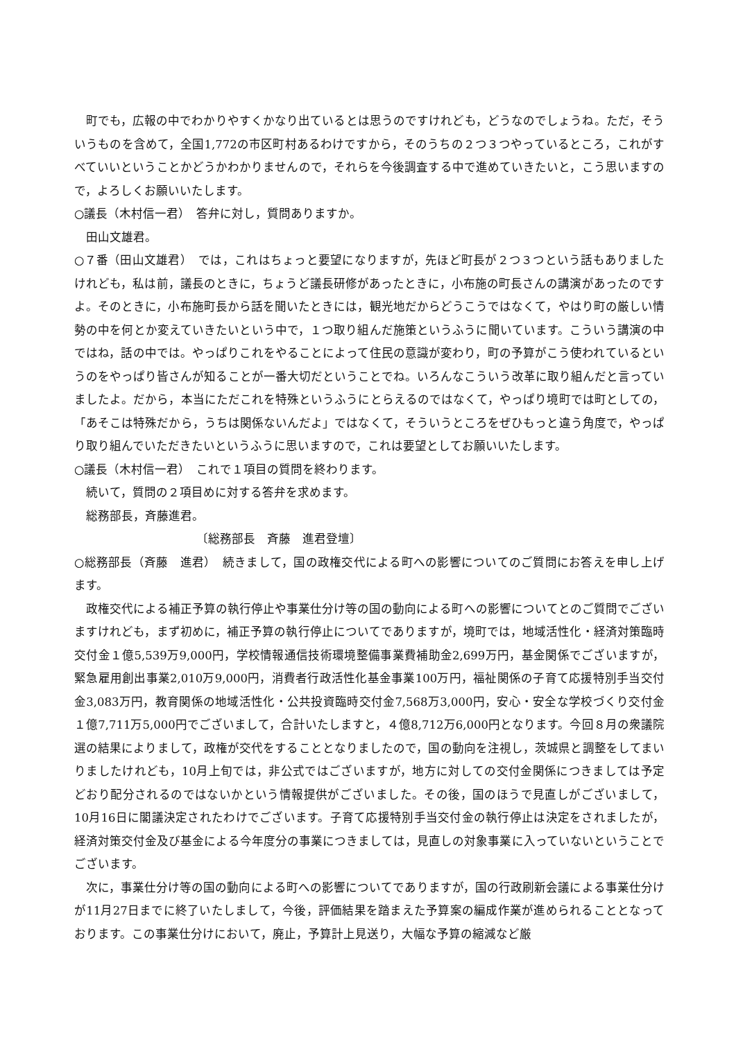町でも，広報の中でわかりやすくかなり出ているとは思うのですけれども，どうなのでしょうね。ただ，そういうものを含めて，全国1,772の市区町村あるわけですから，そのうちの２つ３つやっているところ，これがすべていいということかどうかわかりませんので，それらを今後調査する中で進めていきたいと，こう思いますので，よろしくお願いいたします。
○議長（木村信一君）　答弁に対し，質問ありますか。
田山文雄君。
○７番（田山文雄君）　では，これはちょっと要望になりますが，先ほど町長が２つ３つという話もありましたけれども，私は前，議長のときに，ちょうど議長研修があったときに，小布施の町長さんの講演があったのですよ。そのときに，小布施町長から話を聞いたときには，観光地だからどうこうではなくて，やはり町の厳しい情勢の中を何とか変えていきたいという中で，１つ取り組んだ施策というふうに聞いています。こういう講演の中ではね，話の中では。やっぱりこれをやることによって住民の意識が変わり，町の予算がこう使われているというのをやっぱり皆さんが知ることが一番大切だということでね。いろんなこういう改革に取り組んだと言っていましたよ。だから，本当にただこれを特殊というふうにとらえるのではなくて，やっぱり境町では町としての，「あそこは特殊だから，うちは関係ないんだよ」ではなくて，そういうところをぜひもっと違う角度で，やっぱり取り組んでいただきたいというふうに思いますので，これは要望としてお願いいたします。
○議長（木村信一君）　これで１項目の質問を終わります。
続いて，質問の２項目めに対する答弁を求めます。
総務部長，斉藤進君。
〔総務部長　斉藤　進君登壇〕
○総務部長（斉藤　進君）　続きまして，国の政権交代による町への影響についてのご質問にお答えを申し上げます。
政権交代による補正予算の執行停止や事業仕分け等の国の動向による町への影響についてとのご質問でございますけれども，まず初めに，補正予算の執行停止についてでありますが，境町では，地域活性化・経済対策臨時交付金１億5,539万9,000円，学校情報通信技術環境整備事業費補助金2,699万円，基金関係でございますが，緊急雇用創出事業2,010万9,000円，消費者行政活性化基金事業100万円，福祉関係の子育て応援特別手当交付金3,083万円，教育関係の地域活性化・公共投資臨時交付金7,568万3,000円，安心・安全な学校づくり交付金１億7,711万5,000円でございまして，合計いたしますと，４億8,712万6,000円となります。今回８月の衆議院選の結果によりまして，政権が交代をすることとなりましたので，国の動向を注視し，茨城県と調整をしてまいりましたけれども，10月上旬では，非公式ではございますが，地方に対しての交付金関係につきましては予定どおり配分されるのではないかという情報提供がございました。その後，国のほうで見直しがございまして，10月16日に閣議決定されたわけでございます。子育て応援特別手当交付金の執行停止は決定をされましたが，経済対策交付金及び基金による今年度分の事業につきましては，見直しの対象事業に入っていないということでございます。
次に，事業仕分け等の国の動向による町への影響についてでありますが，国の行政刷新会議による事業仕分けが11月27日までに終了いたしまして，今後，評価結果を踏まえた予算案の編成作業が進められることとなっております。この事業仕分けにおいて，廃止，予算計上見送り，大幅な予算の縮減など厳